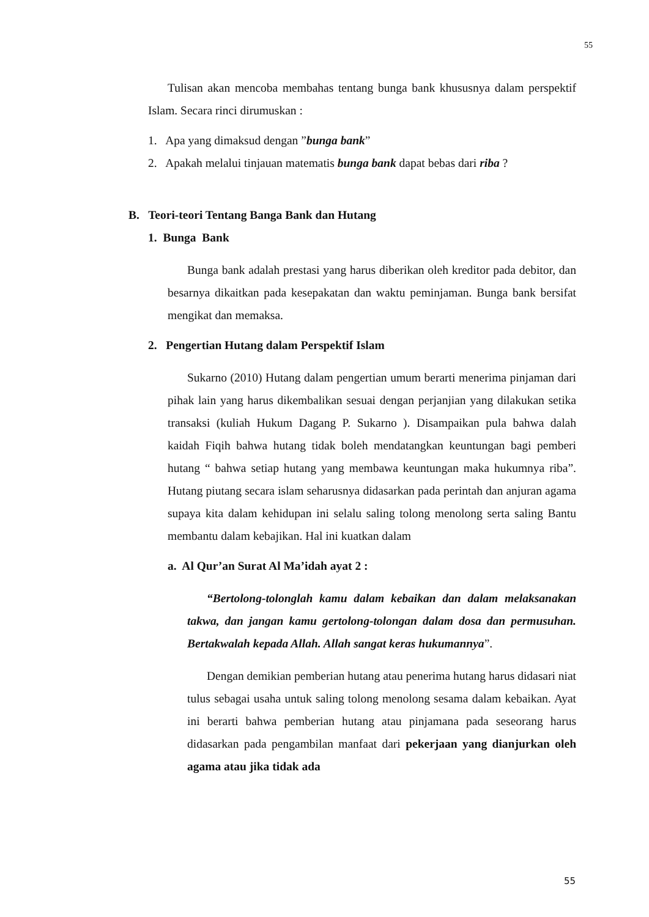55
Tulisan akan mencoba membahas tentang bunga bank khususnya dalam perspektif Islam. Secara rinci dirumuskan :
1. Apa yang dimaksud dengan ”bunga bank”
2. Apakah melalui tinjauan matematis bunga bank dapat bebas dari riba ?
B. Teori-teori Tentang Banga Bank dan Hutang
1. Bunga Bank
Bunga bank adalah prestasi yang harus diberikan oleh kreditor pada debitor, dan besarnya dikaitkan pada kesepakatan dan waktu peminjaman. Bunga bank bersifat mengikat dan memaksa.
2. Pengertian Hutang dalam Perspektif Islam
Sukarno (2010) Hutang dalam pengertian umum berarti menerima pinjaman dari pihak lain yang harus dikembalikan sesuai dengan perjanjian yang dilakukan setika transaksi (kuliah Hukum Dagang P. Sukarno ). Disampaikan pula bahwa dalah kaidah Fiqih bahwa hutang tidak boleh mendatangkan keuntungan bagi pemberi hutang “ bahwa setiap hutang yang membawa keuntungan maka hukumnya riba”. Hutang piutang secara islam seharusnya didasarkan pada perintah dan anjuran agama supaya kita dalam kehidupan ini selalu saling tolong menolong serta saling Bantu membantu dalam kebajikan. Hal ini kuatkan dalam
a. Al Qur’an Surat Al Ma’idah ayat 2 :
“Bertolong-tolonglah kamu dalam kebaikan dan dalam melaksanakan takwa, dan jangan kamu gertolong-tolongan dalam dosa dan permusuhan. Bertakwalah kepada Allah. Allah sangat keras hukumannya”.
Dengan demikian pemberian hutang atau penerima hutang harus didasari niat tulus sebagai usaha untuk saling tolong menolong sesama dalam kebaikan. Ayat ini berarti bahwa pemberian hutang atau pinjamana pada seseorang harus didasarkan pada pengambilan manfaat dari pekerjaan yang dianjurkan oleh agama atau jika tidak ada
55